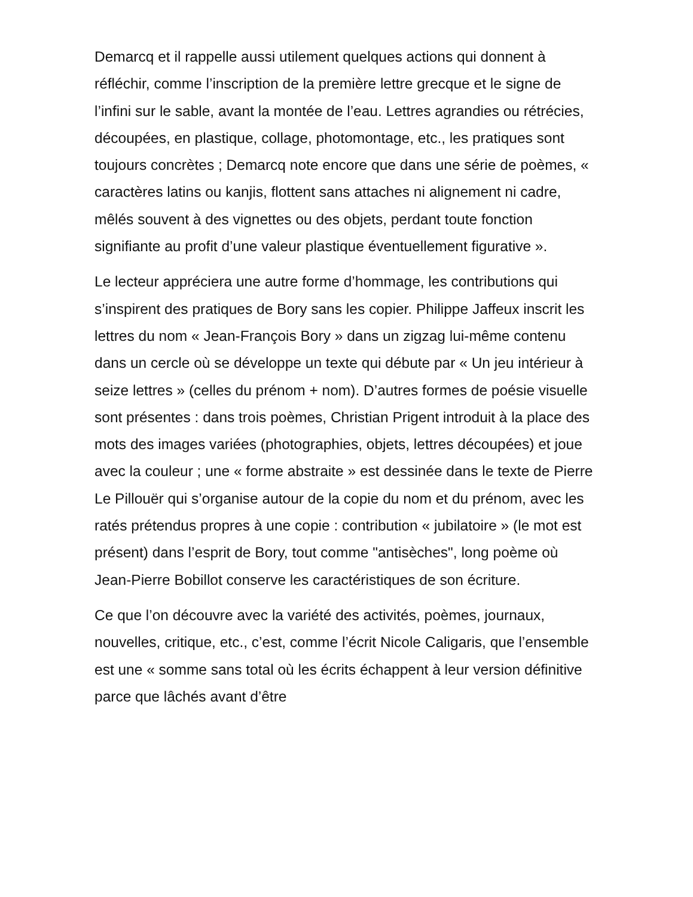Demarcq et il rappelle aussi utilement quelques actions qui donnent à réfléchir, comme l’inscription de la première lettre grecque et le signe de l’infini sur le sable, avant la montée de l’eau. Lettres agrandies ou rétrécies, découpées, en plastique, collage, photomontage, etc., les pratiques sont toujours concrètes ; Demarcq note encore que dans une série de poèmes, « caractères latins ou kanjis, flottent sans attaches ni alignement ni cadre, mêlés souvent à des vignettes ou des objets, perdant toute fonction signifiante au profit d’une valeur plastique éventuellement figurative ».
Le lecteur appréciera une autre forme d’hommage, les contributions qui s’inspirent des pratiques de Bory sans les copier. Philippe Jaffeux inscrit les lettres du nom « Jean-François Bory » dans un zigzag lui-même contenu dans un cercle où se développe un texte qui débute par « Un jeu intérieur à seize lettres » (celles du prénom + nom). D’autres formes de poésie visuelle sont présentes : dans trois poèmes, Christian Prigent introduit à la place des mots des images variées (photographies, objets, lettres découpées) et joue avec la couleur ; une « forme abstraite » est dessinée dans le texte de Pierre Le Pillouër qui s’organise autour de la copie du nom et du prénom, avec les ratés prétendus propres à une copie : contribution « jubilatoire » (le mot est présent) dans l’esprit de Bory, tout comme "antisèches", long poème où Jean-Pierre Bobillot conserve les caractéristiques de son écriture.
Ce que l’on découvre avec la variété des activités, poèmes, journaux, nouvelles, critique, etc., c’est, comme l’écrit Nicole Caligaris, que l’ensemble est une « somme sans total où les écrits échappent à leur version définitive parce que lâchés avant d’être